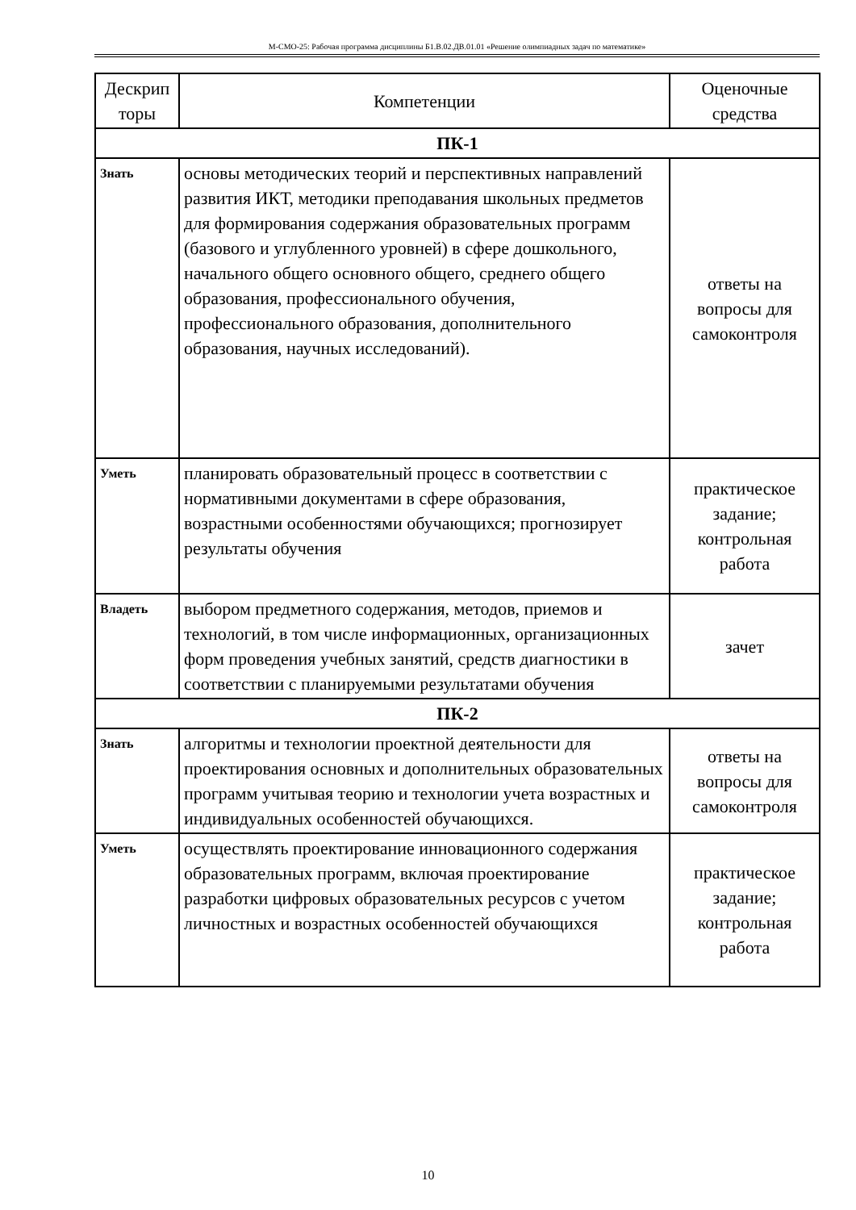М-СМО-25: Рабочая программа дисциплины Б1.В.02.ДВ.01.01 «Решение олимпиадных задач по математике»
| Дескрип торы | Компетенции | Оценочные средства |
| --- | --- | --- |
| ПК-1 | | |
| Знать | основы методических теорий и перспективных направлений развития ИКТ, методики преподавания школьных предметов для формирования содержания образовательных программ (базового и углубленного уровней) в сфере дошкольного, начального общего основного общего, среднего общего образования, профессионального обучения, профессионального образования, дополнительного образования, научных исследований). | ответы на вопросы для самоконтроля |
| Уметь | планировать образовательный процесс в соответствии с нормативными документами в сфере образования, возрастными особенностями обучающихся; прогнозирует результаты обучения | практическое задание; контрольная работа |
| Владеть | выбором предметного содержания, методов, приемов и технологий, в том числе информационных, организационных форм проведения учебных занятий, средств диагностики в соответствии с планируемыми результатами обучения | зачет |
| ПК-2 | | |
| Знать | алгоритмы и технологии проектной деятельности для проектирования основных и дополнительных образовательных программ учитывая теорию и технологии учета возрастных и индивидуальных особенностей обучающихся. | ответы на вопросы для самоконтроля |
| Уметь | осуществлять проектирование инновационного содержания образовательных программ, включая проектирование разработки цифровых образовательных ресурсов с учетом личностных и возрастных особенностей обучающихся | практическое задание; контрольная работа |
10